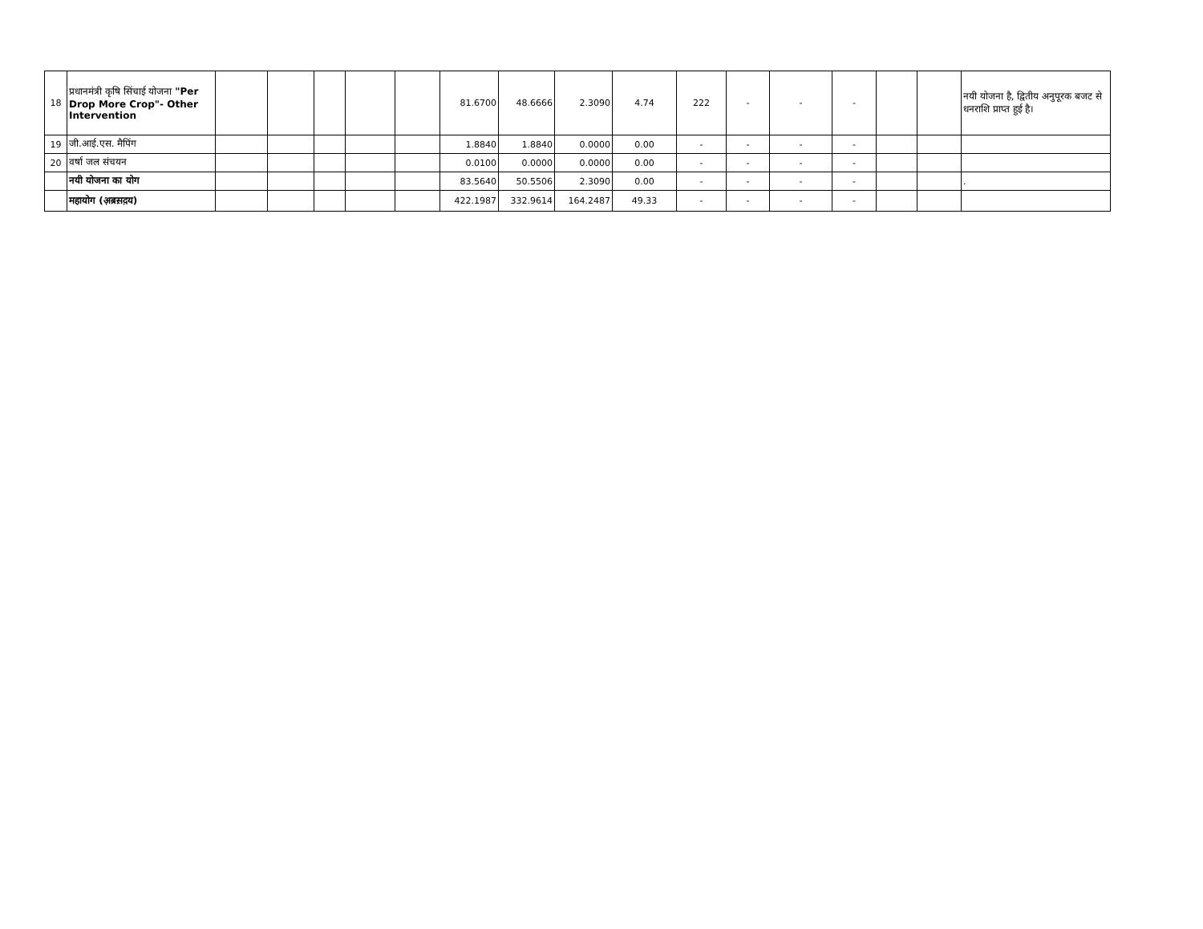| 18 | प्रधानमंत्री कृषि सिंचाई योजना "Per Drop More Crop"- Other Intervention | | | | | | 81.6700 | 48.6666 | 2.3090 | 4.74 | 222 | - | - | - | | | नयी योजना है, द्वितीय अनुपूरक बजट से धनराशि प्राप्त हुई है। |
| 19 | जी.आई.एस. मैपिंग | | | | | | 1.8840 | 1.8840 | 0.0000 | 0.00 | - | - | - | - | | | |
| 20 | वर्षा जल संचयन | | | | | | 0.0100 | 0.0000 | 0.0000 | 0.00 | - | - | - | - | | | |
| | नयी योजना का योग | | | | | | 83.5640 | 50.5506 | 2.3090 | 0.00 | - | - | - | - | | | . |
| | महायोग (अ़ब़स़द़य) | | | | | | 422.1987 | 332.9614 | 164.2487 | 49.33 | - | - | - | - | | | |